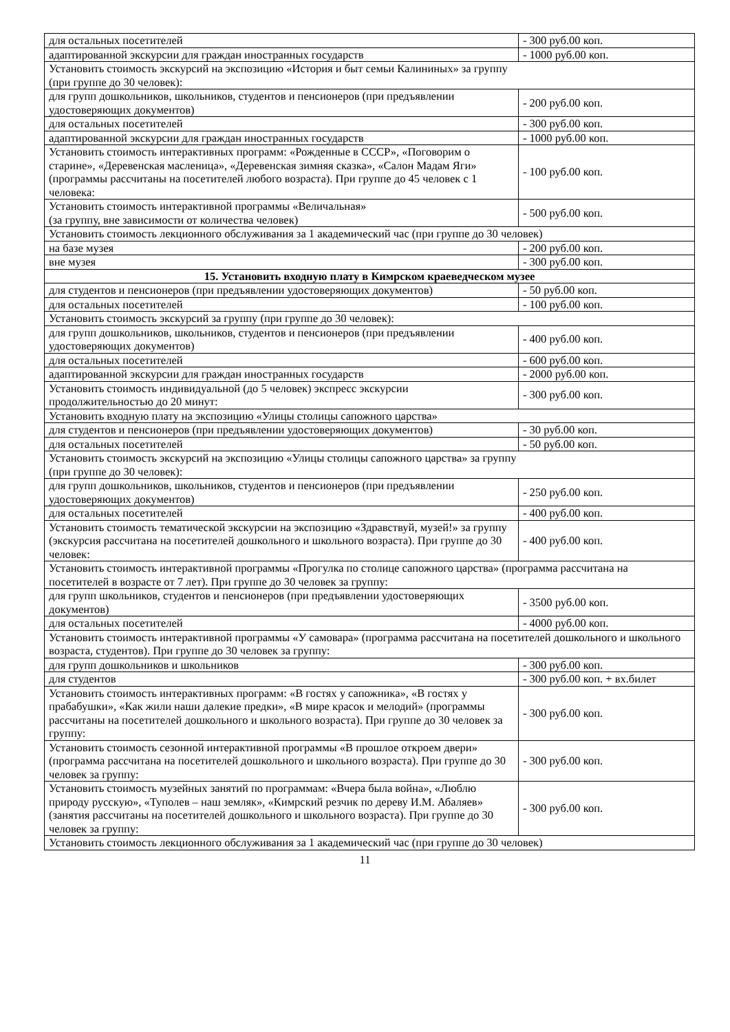| для остальных посетителей | - 300 руб.00 коп. |
| адаптированной экскурсии для граждан иностранных государств | - 1000 руб.00 коп. |
| Установить стоимость экскурсий на экспозицию «История и быт семьи Калининых» за группу (при группе до 30 человек): | |
| для групп дошкольников, школьников, студентов и пенсионеров (при предъявлении удостоверяющих документов) | - 200 руб.00 коп. |
| для остальных посетителей | - 300 руб.00 коп. |
| адаптированной экскурсии для граждан иностранных государств | - 1000 руб.00 коп. |
| Установить стоимость интерактивных программ: «Рожденные в СССР», «Поговорим о старине», «Деревенская масленица», «Деревенская зимняя сказка», «Салон Мадам Яги» (программы рассчитаны на посетителей любого возраста). При группе до 45 человек с 1 человека: | - 100 руб.00 коп. |
| Установить стоимость интерактивной программы «Величальная» (за группу, вне зависимости от количества человек) | - 500 руб.00 коп. |
| Установить стоимость лекционного обслуживания за 1 академический час (при группе до 30 человек) | |
| на базе музея | - 200 руб.00 коп. |
| вне музея | - 300 руб.00 коп. |
| 15. Установить входную плату в Кимрском краеведческом музее | |
| для студентов и пенсионеров (при предъявлении удостоверяющих документов) | - 50 руб.00 коп. |
| для остальных посетителей | - 100 руб.00 коп. |
| Установить стоимость экскурсий за группу (при группе до 30 человек): | |
| для групп дошкольников, школьников, студентов и пенсионеров (при предъявлении удостоверяющих документов) | - 400 руб.00 коп. |
| для остальных посетителей | - 600 руб.00 коп. |
| адаптированной экскурсии для граждан иностранных государств | - 2000 руб.00 коп. |
| Установить стоимость индивидуальной (до 5 человек) экспресс экскурсии продолжительностью до 20 минут: | - 300 руб.00 коп. |
| Установить входную плату на экспозицию «Улицы столицы сапожного царства» | |
| для студентов и пенсионеров (при предъявлении удостоверяющих документов) | - 30 руб.00 коп. |
| для остальных посетителей | - 50 руб.00 коп. |
| Установить стоимость экскурсий на экспозицию «Улицы столицы сапожного царства» за группу (при группе до 30 человек): | |
| для групп дошкольников, школьников, студентов и пенсионеров (при предъявлении удостоверяющих документов) | - 250 руб.00 коп. |
| для остальных посетителей | - 400 руб.00 коп. |
| Установить стоимость тематической экскурсии на экспозицию «Здравствуй, музей!» за группу (экскурсия рассчитана на посетителей дошкольного и школьного возраста). При группе до 30 человек: | - 400 руб.00 коп. |
| Установить стоимость интерактивной программы «Прогулка по столице сапожного царства» (программа рассчитана на посетителей в возрасте от 7 лет). При группе до 30 человек за группу: | |
| для групп школьников, студентов и пенсионеров (при предъявлении удостоверяющих документов) | - 3500 руб.00 коп. |
| для остальных посетителей | - 4000 руб.00 коп. |
| Установить стоимость интерактивной программы «У самовара» (программа рассчитана на посетителей дошкольного и школьного возраста, студентов). При группе до 30 человек за группу: | |
| для групп дошкольников и школьников | - 300 руб.00 коп. |
| для студентов | - 300 руб.00 коп. + вх.билет |
| Установить стоимость интерактивных программ: «В гостях у сапожника», «В гостях у прабабушки», «Как жили наши далекие предки», «В мире красок и мелодий» (программы рассчитаны на посетителей дошкольного и школьного возраста). При группе до 30 человек за группу: | - 300 руб.00 коп. |
| Установить стоимость сезонной интерактивной программы «В прошлое откроем двери» (программа рассчитана на посетителей дошкольного и школьного возраста). При группе до 30 человек за группу: | - 300 руб.00 коп. |
| Установить стоимость музейных занятий по программам: «Вчера была война», «Люблю природу русскую», «Туполев – наш земляк», «Кимрский резчик по дереву И.М. Абаляев» (занятия рассчитаны на посетителей дошкольного и школьного возраста). При группе до 30 человек за группу: | - 300 руб.00 коп. |
| Установить стоимость лекционного обслуживания за 1 академический час (при группе до 30 человек) | |
11